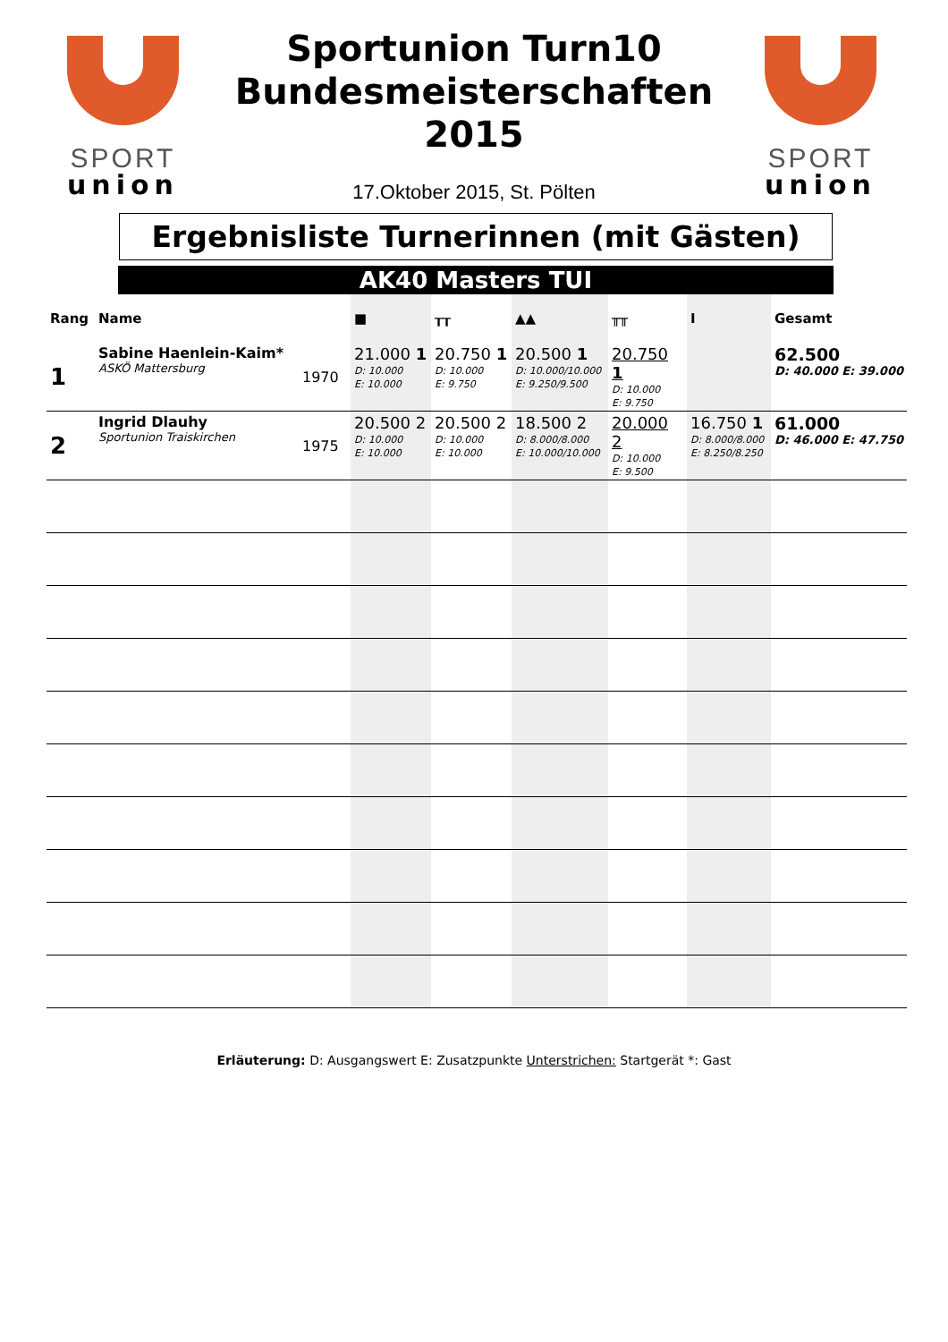SPORT
union
SPORT
union
Sportunion Turn10
Bundesmeisterschaften
2015
17.Oktober 2015, St. Pölten
Ergebnisliste Turnerinnen (mit Gästen)
AK40 Masters TUI
| Rang | Name | | ■ | ┰┰ | ▲▲ | ╥╥ | I | Gesamt |
| --- | --- | --- | --- | --- | --- | --- | --- | --- |
| 1 | Sabine Haenlein-Kaim* ASKÖ Mattersburg | 1970 | 21.000 1 D: 10.000 E: 10.000 | 20.750 1 D: 10.000 E: 9.750 | 20.500 1 D: 10.000/10.000 E: 9.250/9.500 | 20.750 1 D: 10.000 E: 9.750 | | 62.500 D: 40.000 E: 39.000 |
| 2 | Ingrid Dlauhy Sportunion Traiskirchen | 1975 | 20.500 2 D: 10.000 E: 10.000 | 20.500 2 D: 10.000 E: 10.000 | 18.500 2 D: 8.000/8.000 E: 10.000/10.000 | 20.000 2 D: 10.000 E: 9.500 | 16.750 1 D: 8.000/8.000 E: 8.250/8.250 | 61.000 D: 46.000 E: 47.750 |
Erläuterung: D: Ausgangswert E: Zusatzpunkte Unterstrichen: Startgerät *: Gast